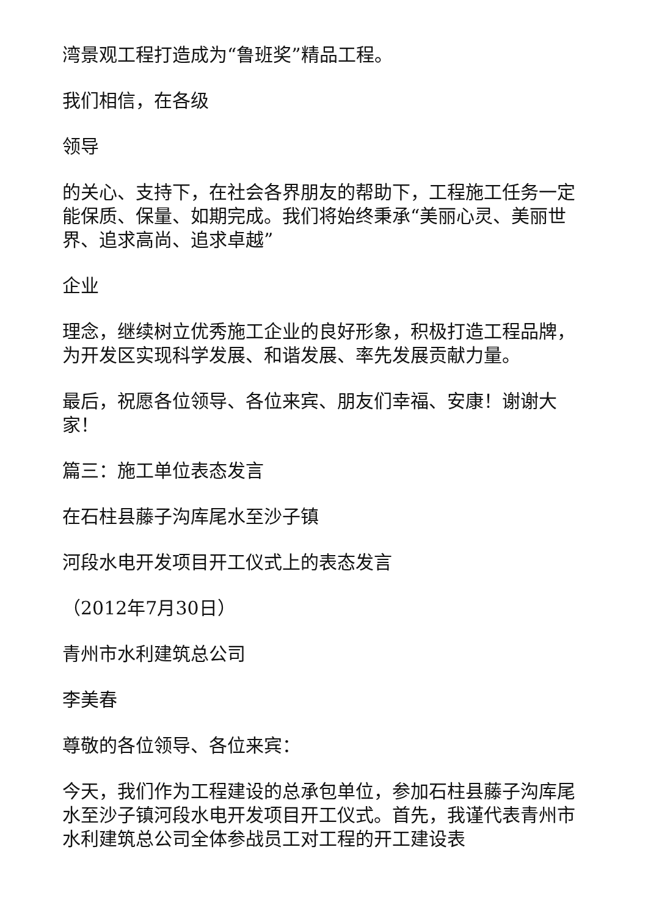湾景观工程打造成为“鲁班奖”精品工程。
我们相信，在各级
领导
的关心、支持下，在社会各界朋友的帮助下，工程施工任务一定能保质、保量、如期完成。我们将始终秉承“美丽心灵、美丽世界、追求高尚、追求卓越”
企业
理念，继续树立优秀施工企业的良好形象，积极打造工程品牌，为开发区实现科学发展、和谐发展、率先发展贡献力量。
最后，祝愿各位领导、各位来宾、朋友们幸福、安康！谢谢大家！
篇三：施工单位表态发言
在石柱县藤子沟库尾水至沙子镇
河段水电开发项目开工仪式上的表态发言
（2012年7月30日）
青州市水利建筑总公司
李美春
尊敬的各位领导、各位来宾：
今天，我们作为工程建设的总承包单位，参加石柱县藤子沟库尾水至沙子镇河段水电开发项目开工仪式。首先，我谨代表青州市水利建筑总公司全体参战员工对工程的开工建设表